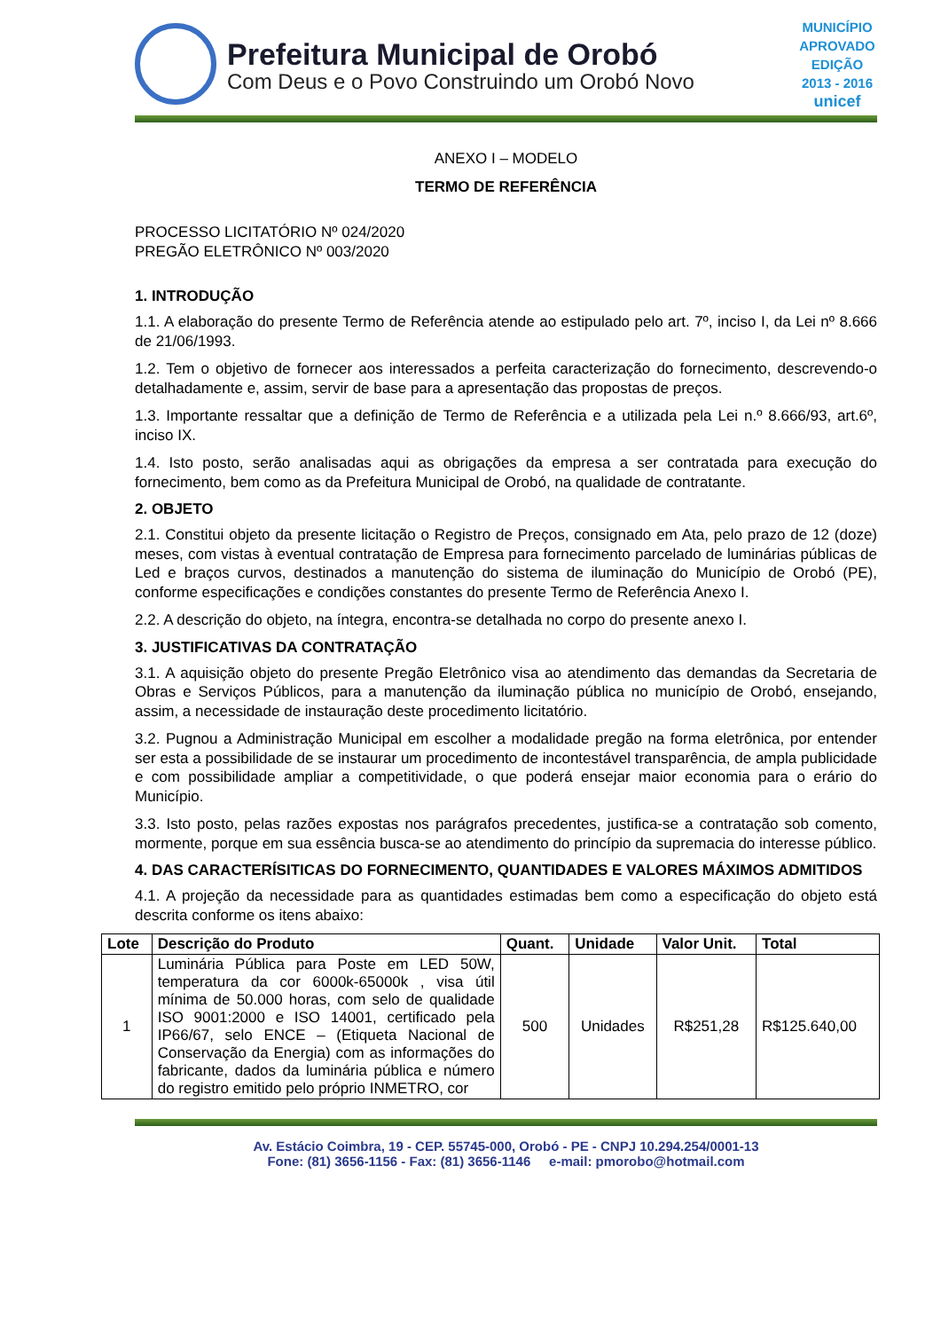Prefeitura Municipal de Orobó
Com Deus e o Povo Construindo um Orobó Novo
MUNICÍPIO APROVADO
EDIÇÃO 2013 - 2016
unicef
ANEXO I – MODELO
TERMO DE REFERÊNCIA
PROCESSO LICITATÓRIO Nº 024/2020
PREGÃO ELETRÔNICO Nº 003/2020
1. INTRODUÇÃO
1.1. A elaboração do presente Termo de Referência atende ao estipulado pelo art. 7º, inciso I, da Lei nº 8.666 de 21/06/1993.
1.2. Tem o objetivo de fornecer aos interessados a perfeita caracterização do fornecimento, descrevendo-o detalhadamente e, assim, servir de base para a apresentação das propostas de preços.
1.3. Importante ressaltar que a definição de Termo de Referência e a utilizada pela Lei n.º 8.666/93, art.6º, inciso IX.
1.4. Isto posto, serão analisadas aqui as obrigações da empresa a ser contratada para execução do fornecimento, bem como as da Prefeitura Municipal de Orobó, na qualidade de contratante.
2. OBJETO
2.1. Constitui objeto da presente licitação o Registro de Preços, consignado em Ata, pelo prazo de 12 (doze) meses, com vistas à eventual contratação de Empresa para fornecimento parcelado de luminárias públicas de Led e braços curvos, destinados a manutenção do sistema de iluminação do Município de Orobó (PE), conforme especificações e condições constantes do presente Termo de Referência Anexo I.
2.2. A descrição do objeto, na íntegra, encontra-se detalhada no corpo do presente anexo I.
3. JUSTIFICATIVAS DA CONTRATAÇÃO
3.1. A aquisição objeto do presente Pregão Eletrônico visa ao atendimento das demandas da Secretaria de Obras e Serviços Públicos, para a manutenção da iluminação pública no município de Orobó, ensejando, assim, a necessidade de instauração deste procedimento licitatório.
3.2. Pugnou a Administração Municipal em escolher a modalidade pregão na forma eletrônica, por entender ser esta a possibilidade de se instaurar um procedimento de incontestável transparência, de ampla publicidade e com possibilidade ampliar a competitividade, o que poderá ensejar maior economia para o erário do Município.
3.3. Isto posto, pelas razões expostas nos parágrafos precedentes, justifica-se a contratação sob comento, mormente, porque em sua essência busca-se ao atendimento do princípio da supremacia do interesse público.
4. DAS CARACTERÍSITICAS DO FORNECIMENTO, QUANTIDADES E VALORES MÁXIMOS ADMITIDOS
4.1. A projeção da necessidade para as quantidades estimadas bem como a especificação do objeto está descrita conforme os itens abaixo:
| Lote | Descrição do Produto | Quant. | Unidade | Valor Unit. | Total |
| --- | --- | --- | --- | --- | --- |
| 1 | Luminária Pública para Poste em LED 50W, temperatura da cor 6000k-65000k , visa útil mínima de 50.000 horas, com selo de qualidade ISO 9001:2000 e ISO 14001, certificado pela IP66/67, selo ENCE – (Etiqueta Nacional de Conservação da Energia) com as informações do fabricante, dados da luminária pública e número do registro emitido pelo próprio INMETRO, cor | 500 | Unidades | R$251,28 | R$125.640,00 |
Av. Estácio Coimbra, 19 - CEP. 55745-000, Orobó - PE - CNPJ 10.294.254/0001-13
Fone: (81) 3656-1156 - Fax: (81) 3656-1146 e-mail: pmorobo@hotmail.com